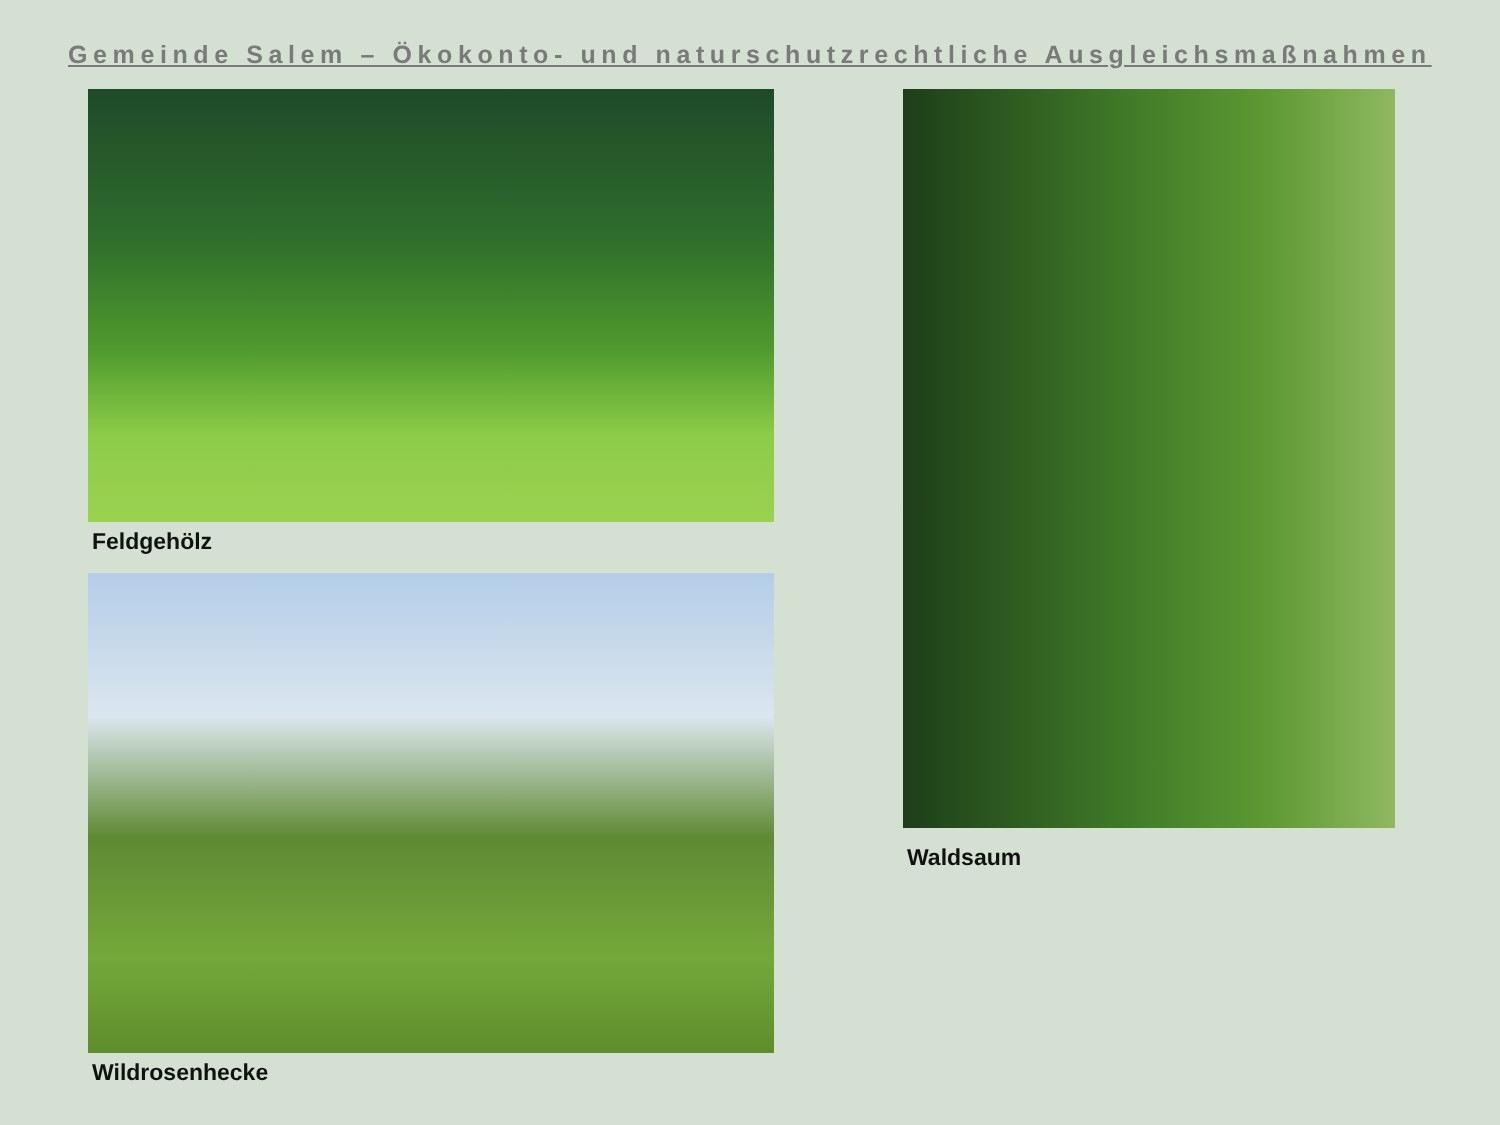Gemeinde Salem – Ökokonto- und naturschutzrechtliche Ausgleichsmaßnahmen
Feldgehölz
Wildrosenhecke
Waldsaum